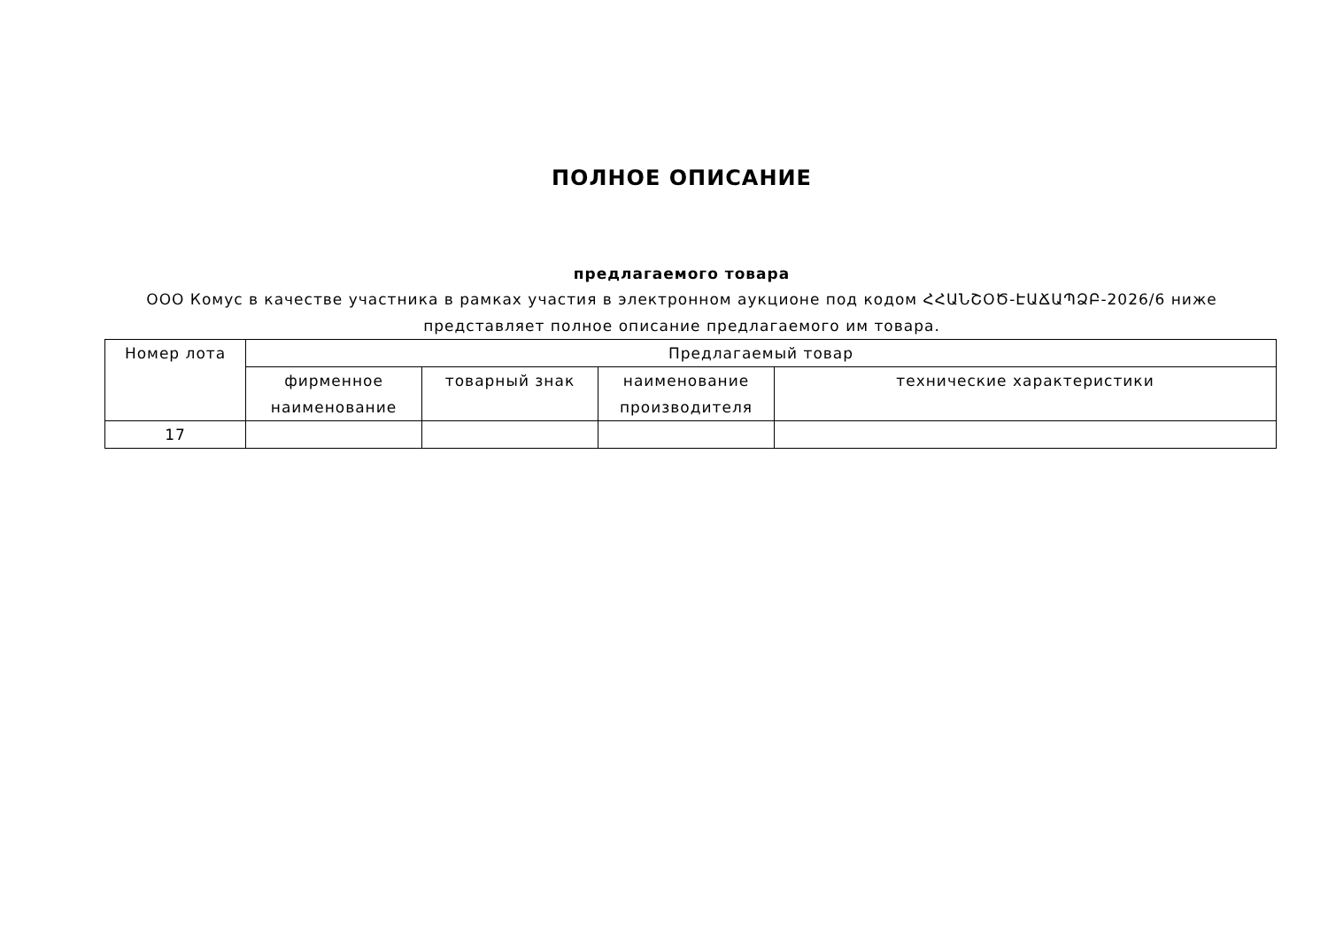ПОЛНОЕ ОПИСАНИЕ
предлагаемого товара
ООО Комус в качестве участника в рамках участия в электронном аукционе под кодом ՀՀԱՆՇՕԾ-ԷԱՃԱՊՁԲ-2026/6 ниже представляет полное описание предлагаемого им товара.
| Номер лота | Предлагаемый товар | | | |
| --- | --- | --- | --- | --- |
| | фирменное наименование | товарный знак | наименование производителя | технические характеристики |
| 17 | | | | |